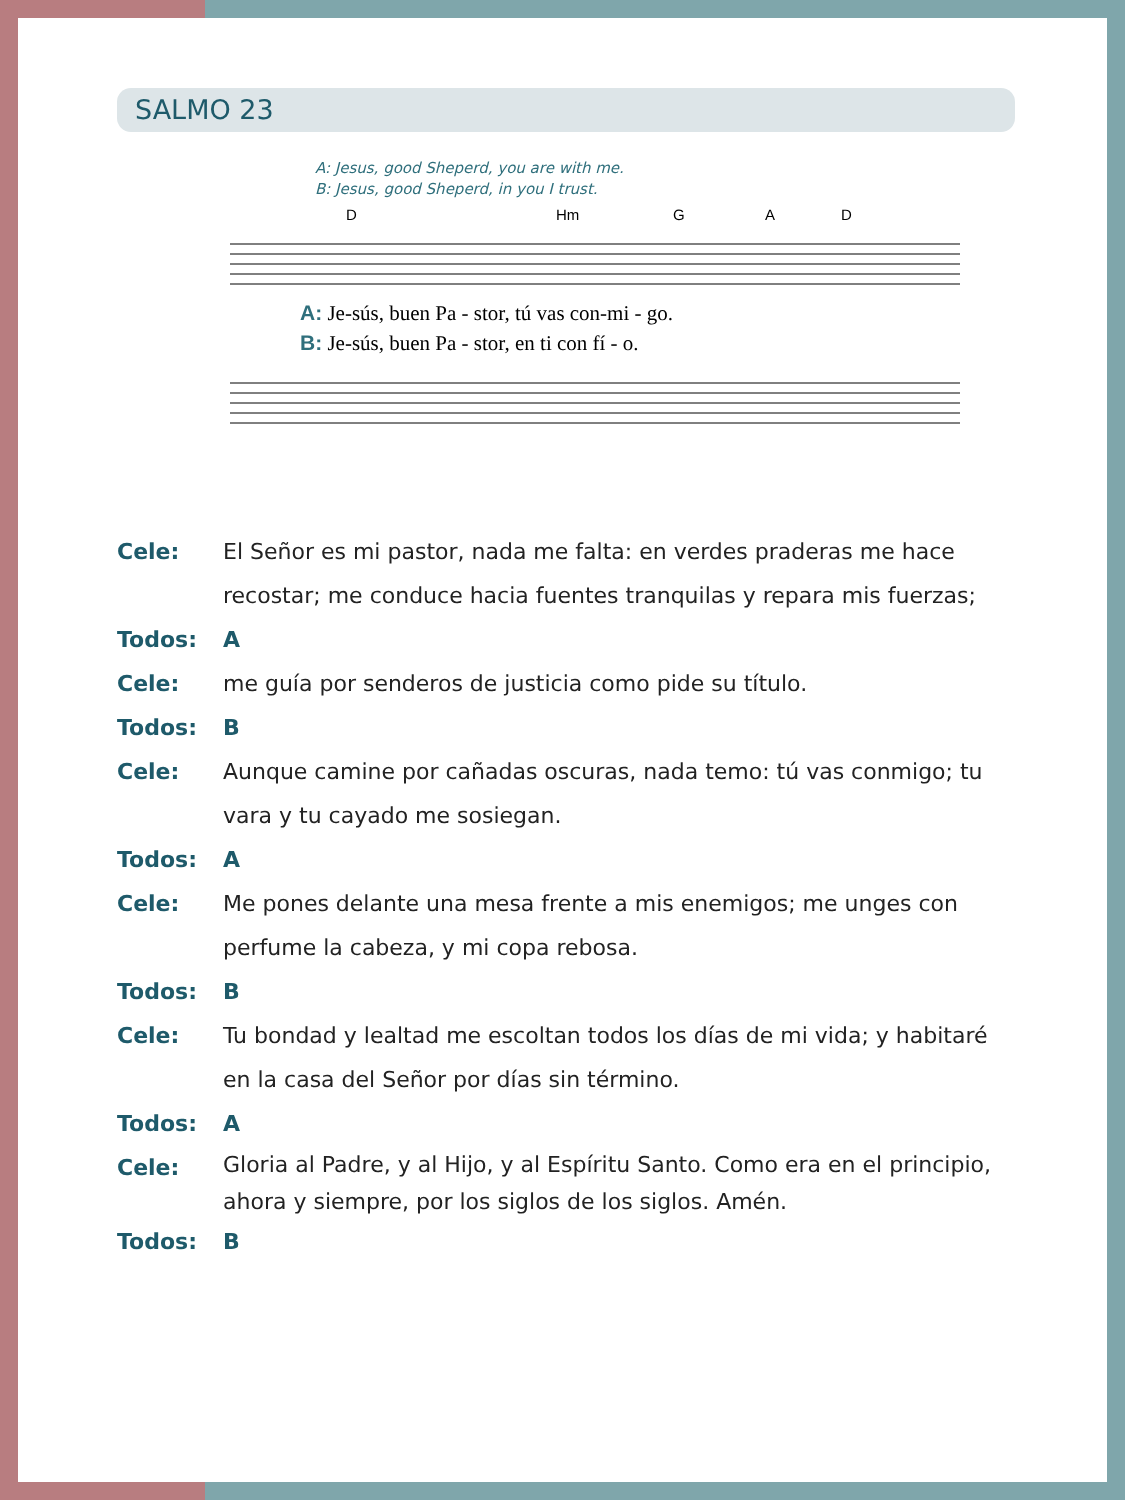SALMO 23
A: Jesus, good Sheperd, you are with me.
B: Jesus, good Sheperd, in you I trust.
D
Hm
G
A
D
A: Je-sús, buen Pa - stor, tú vas con-mi - go.
B: Je-sús, buen Pa - stor, en ti con fí - o.
Cele: El Señor es mi pastor, nada me falta: en verdes praderas me hace recostar; me conduce hacia fuentes tranquilas y repara mis fuerzas;
Todos: A
Cele: me guía por senderos de justicia como pide su título.
Todos: B
Cele: Aunque camine por cañadas oscuras, nada temo: tú vas conmigo; tu vara y tu cayado me sosiegan.
Todos: A
Cele: Me pones delante una mesa frente a mis enemigos; me unges con perfume la cabeza, y mi copa rebosa.
Todos: B
Cele: Tu bondad y lealtad me escoltan todos los días de mi vida; y habitaré en la casa del Señor por días sin término.
Todos: A
Cele:
Gloria al Padre, y al Hijo, y al Espíritu Santo. Como era en el principio, ahora y siempre, por los siglos de los siglos. Amén.
Todos: B